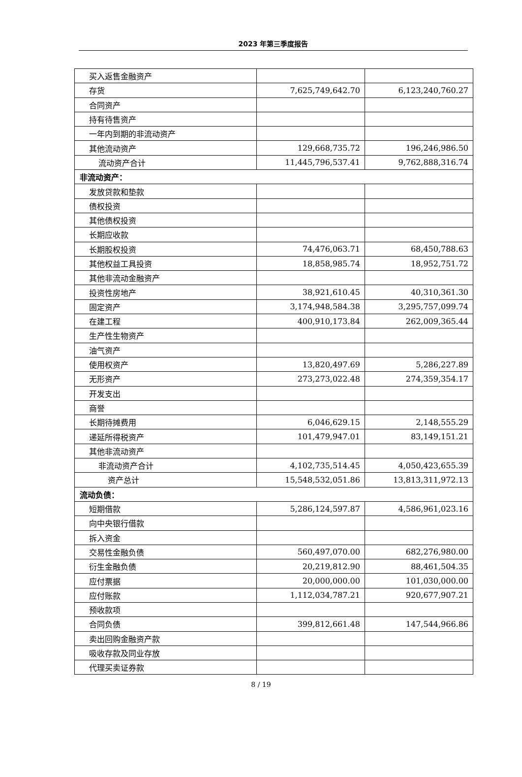2023 年第三季度报告
| 买入返售金融资产 | | |
| 存货 | 7,625,749,642.70 | 6,123,240,760.27 |
| 合同资产 | | |
| 持有待售资产 | | |
| 一年内到期的非流动资产 | | |
| 其他流动资产 | 129,668,735.72 | 196,246,986.50 |
| 流动资产合计 | 11,445,796,537.41 | 9,762,888,316.74 |
| 非流动资产： | | |
| 发放贷款和垫款 | | |
| 债权投资 | | |
| 其他债权投资 | | |
| 长期应收款 | | |
| 长期股权投资 | 74,476,063.71 | 68,450,788.63 |
| 其他权益工具投资 | 18,858,985.74 | 18,952,751.72 |
| 其他非流动金融资产 | | |
| 投资性房地产 | 38,921,610.45 | 40,310,361.30 |
| 固定资产 | 3,174,948,584.38 | 3,295,757,099.74 |
| 在建工程 | 400,910,173.84 | 262,009,365.44 |
| 生产性生物资产 | | |
| 油气资产 | | |
| 使用权资产 | 13,820,497.69 | 5,286,227.89 |
| 无形资产 | 273,273,022.48 | 274,359,354.17 |
| 开发支出 | | |
| 商誉 | | |
| 长期待摊费用 | 6,046,629.15 | 2,148,555.29 |
| 递延所得税资产 | 101,479,947.01 | 83,149,151.21 |
| 其他非流动资产 | | |
| 非流动资产合计 | 4,102,735,514.45 | 4,050,423,655.39 |
| 资产总计 | 15,548,532,051.86 | 13,813,311,972.13 |
| 流动负债： | | |
| 短期借款 | 5,286,124,597.87 | 4,586,961,023.16 |
| 向中央银行借款 | | |
| 拆入资金 | | |
| 交易性金融负债 | 560,497,070.00 | 682,276,980.00 |
| 衍生金融负债 | 20,219,812.90 | 88,461,504.35 |
| 应付票据 | 20,000,000.00 | 101,030,000.00 |
| 应付账款 | 1,112,034,787.21 | 920,677,907.21 |
| 预收款项 | | |
| 合同负债 | 399,812,661.48 | 147,544,966.86 |
| 卖出回购金融资产款 | | |
| 吸收存款及同业存放 | | |
| 代理买卖证券款 | | |
8 / 19